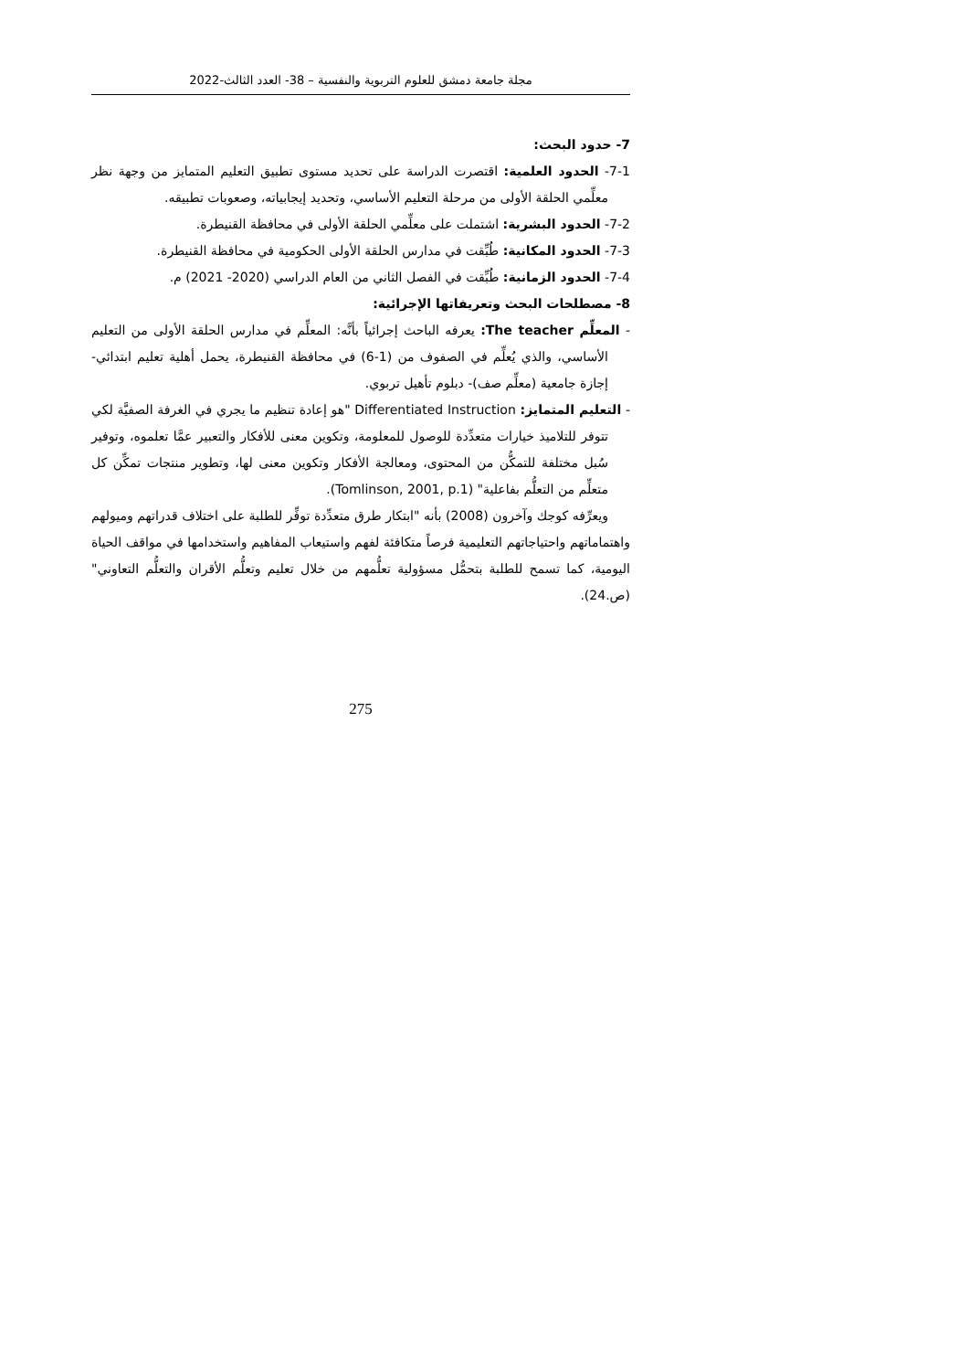مجلة جامعة دمشق للعلوم التربوية والنفسية – 38- العدد الثالث-2022
7- حدود البحث:
7-1- الحدود العلمية: اقتصرت الدراسة على تحديد مستوى تطبيق التعليم المتمايز من وجهة نظر معلِّمي الحلقة الأولى من مرحلة التعليم الأساسي، وتحديد إيجابياته، وصعوبات تطبيقه.
7-2- الحدود البشرية: اشتملت على معلِّمي الحلقة الأولى في محافظة القنيطرة.
7-3- الحدود المكانية: طُبِّقت في مدارس الحلقة الأولى الحكومية في محافظة القنيطرة.
7-4- الحدود الزمانية: طُبِّقت في الفصل الثاني من العام الدراسي (2020- 2021) م.
8- مصطلحات البحث وتعريفاتها الإجرائية:
- المعلِّم The teacher: يعرفه الباحث إجرائياً بأنَّه: المعلِّم في مدارس الحلقة الأولى من التعليم الأساسي، والذي يُعلِّم في الصفوف من (1-6) في محافظة القنيطرة، يحمل أهلية تعليم ابتدائي- إجازة جامعية (معلِّم صف)- دبلوم تأهيل تربوي.
- التعليم المتمايز: Differentiated Instruction "هو إعادة تنظيم ما يجري في الغرفة الصفيَّة لكي تتوفر للتلاميذ خيارات متعدِّدة للوصول للمعلومة، وتكوين معنى للأفكار والتعبير عمَّا تعلموه، وتوفير سُبل مختلفة للتمكُّن من المحتوى، ومعالجة الأفكار وتكوين معنى لها، وتطوير منتجات تمكِّن كل متعلِّم من التعلُّم بفاعلية" (Tomlinson, 2001, p.1).
ويعرِّفه كوجك وآخرون (2008) بأنه "ابتكار طرق متعدِّدة توفِّر للطلبة على اختلاف قدراتهم وميولهم واهتماماتهم واحتياجاتهم التعليمية فرصاً متكافئة لفهم واستيعاب المفاهيم واستخدامها في مواقف الحياة اليومية، كما تسمح للطلبة بتحمُّل مسؤولية تعلُّمهم من خلال تعليم وتعلُّم الأقران والتعلُّم التعاوني" (ص.24).
275